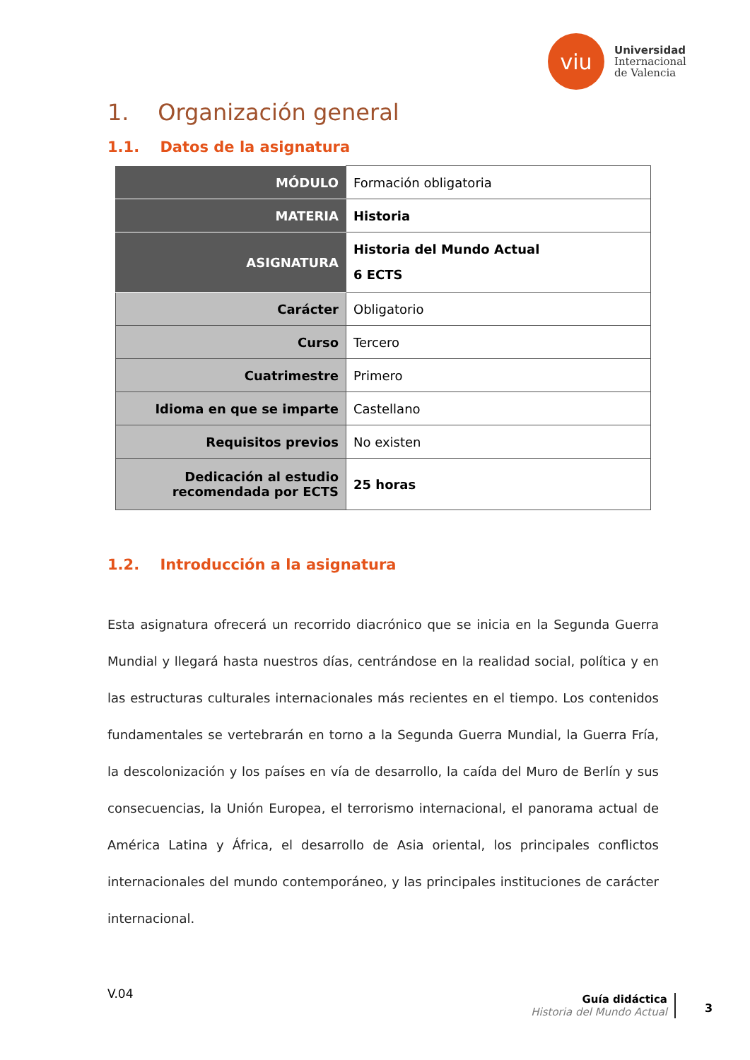viu
Universidad
Internacional
de Valencia
1. Organización general
1.1. Datos de la asignatura
| MÓDULO | Formación obligatoria |
| MATERIA | Historia |
| ASIGNATURA | Historia del Mundo Actual 6 ECTS |
| Carácter | Obligatorio |
| Curso | Tercero |
| Cuatrimestre | Primero |
| Idioma en que se imparte | Castellano |
| Requisitos previos | No existen |
| Dedicación al estudio recomendada por ECTS | 25 horas |
1.2. Introducción a la asignatura
Esta asignatura ofrecerá un recorrido diacrónico que se inicia en la Segunda Guerra Mundial y llegará hasta nuestros días, centrándose en la realidad social, política y en las estructuras culturales internacionales más recientes en el tiempo. Los contenidos fundamentales se vertebrarán en torno a la Segunda Guerra Mundial, la Guerra Fría, la descolonización y los países en vía de desarrollo, la caída del Muro de Berlín y sus consecuencias, la Unión Europea, el terrorismo internacional, el panorama actual de América Latina y África, el desarrollo de Asia oriental, los principales conflictos internacionales del mundo contemporáneo, y las principales instituciones de carácter internacional.
V.04
Guía didáctica
Historia del Mundo Actual
3